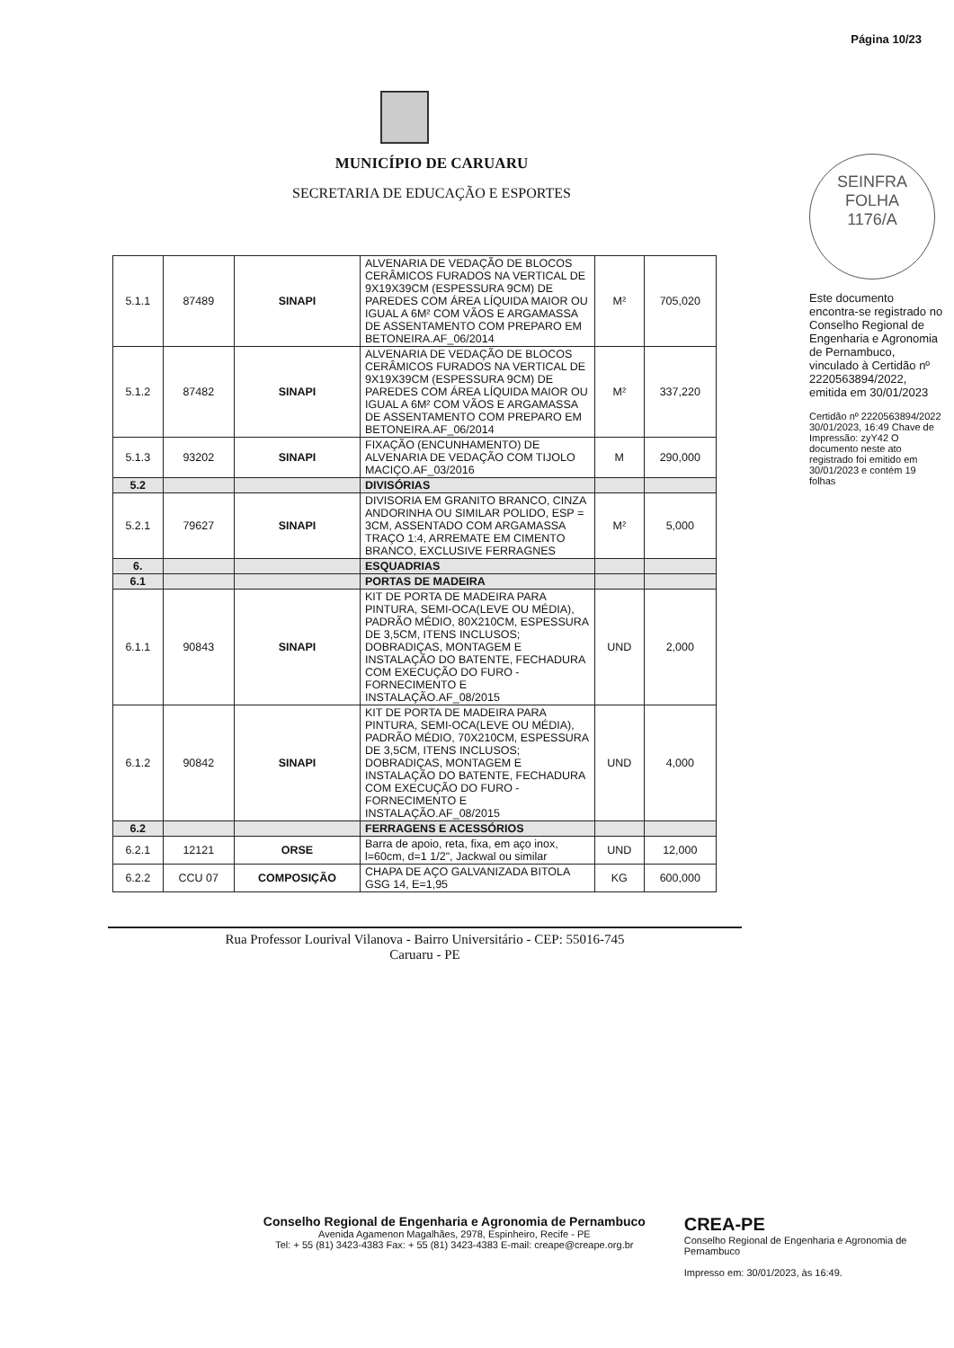Página 10/23
MUNICÍPIO DE CARUARU
SECRETARIA DE EDUCAÇÃO E ESPORTES
| 5.1.1 | 87489 | SINAPI | ALVENARIA DE VEDAÇÃO DE BLOCOS CERÂMICOS FURADOS NA VERTICAL DE 9X19X39CM (ESPESSURA 9CM) DE PAREDES COM ÁREA LÍQUIDA MAIOR OU IGUAL A 6M² COM VÃOS E ARGAMASSA DE ASSENTAMENTO COM PREPARO EM BETONEIRA.AF_06/2014 | M² | 705,020 |
| 5.1.2 | 87482 | SINAPI | ALVENARIA DE VEDAÇÃO DE BLOCOS CERÂMICOS FURADOS NA VERTICAL DE 9X19X39CM (ESPESSURA 9CM) DE PAREDES COM ÁREA LÍQUIDA MAIOR OU IGUAL A 6M² COM VÃOS E ARGAMASSA DE ASSENTAMENTO COM PREPARO EM BETONEIRA.AF_06/2014 | M² | 337,220 |
| 5.1.3 | 93202 | SINAPI | FIXAÇÃO (ENCUNHAMENTO) DE ALVENARIA DE VEDAÇÃO COM TIJOLO MACIÇO.AF_03/2016 | M | 290,000 |
| 5.2 | | | DIVISÓRIAS | | |
| 5.2.1 | 79627 | SINAPI | DIVISORIA EM GRANITO BRANCO, CINZA ANDORINHA OU SIMILAR POLIDO, ESP = 3CM, ASSENTADO COM ARGAMASSA TRAÇO 1:4, ARREMATE EM CIMENTO BRANCO, EXCLUSIVE FERRAGNES | M² | 5,000 |
| 6. | | | ESQUADRIAS | | |
| 6.1 | | | PORTAS DE MADEIRA | | |
| 6.1.1 | 90843 | SINAPI | KIT DE PORTA DE MADEIRA PARA PINTURA, SEMI-OCA(LEVE OU MÉDIA), PADRÃO MÉDIO, 80X210CM, ESPESSURA DE 3,5CM, ITENS INCLUSOS; DOBRADIÇAS, MONTAGEM E INSTALAÇÃO DO BATENTE, FECHADURA COM EXECUÇÃO DO FURO - FORNECIMENTO E INSTALAÇÃO.AF_08/2015 | UND | 2,000 |
| 6.1.2 | 90842 | SINAPI | KIT DE PORTA DE MADEIRA PARA PINTURA, SEMI-OCA(LEVE OU MÉDIA), PADRÃO MÉDIO, 70X210CM, ESPESSURA DE 3,5CM, ITENS INCLUSOS; DOBRADIÇAS, MONTAGEM E INSTALAÇÃO DO BATENTE, FECHADURA COM EXECUÇÃO DO FURO - FORNECIMENTO E INSTALAÇÃO.AF_08/2015 | UND | 4,000 |
| 6.2 | | | FERRAGENS E ACESSÓRIOS | | |
| 6.2.1 | 12121 | ORSE | Barra de apoio, reta, fixa, em aço inox, l=60cm, d=1 1/2", Jackwal ou similar | UND | 12,000 |
| 6.2.2 | CCU 07 | COMPOSIÇÃO | CHAPA DE AÇO GALVANIZADA BITOLA GSG 14, E=1,95 | KG | 600,000 |
Rua Professor Lourival Vilanova - Bairro Universitário - CEP: 55016-745
Caruaru - PE
SEINFRA
FOLHA
1176/A
Este documento encontra-se registrado no Conselho Regional de Engenharia e Agronomia de Pernambuco, vinculado à Certidão nº 2220563894/2022, emitida em 30/01/2023
Certidão nº 2220563894/2022 30/01/2023, 16:49 Chave de Impressão: zyY42 O documento neste ato registrado foi emitido em 30/01/2023 e contém 19 folhas
Conselho Regional de Engenharia e Agronomia de Pernambuco
Avenida Agamenon Magalhães, 2978, Espinheiro, Recife - PE
Tel: + 55 (81) 3423-4383 Fax: + 55 (81) 3423-4383 E-mail: creape@creape.org.br
CREA-PE
Conselho Regional de Engenharia e Agronomia de Pernambuco
Impresso em: 30/01/2023, às 16:49.